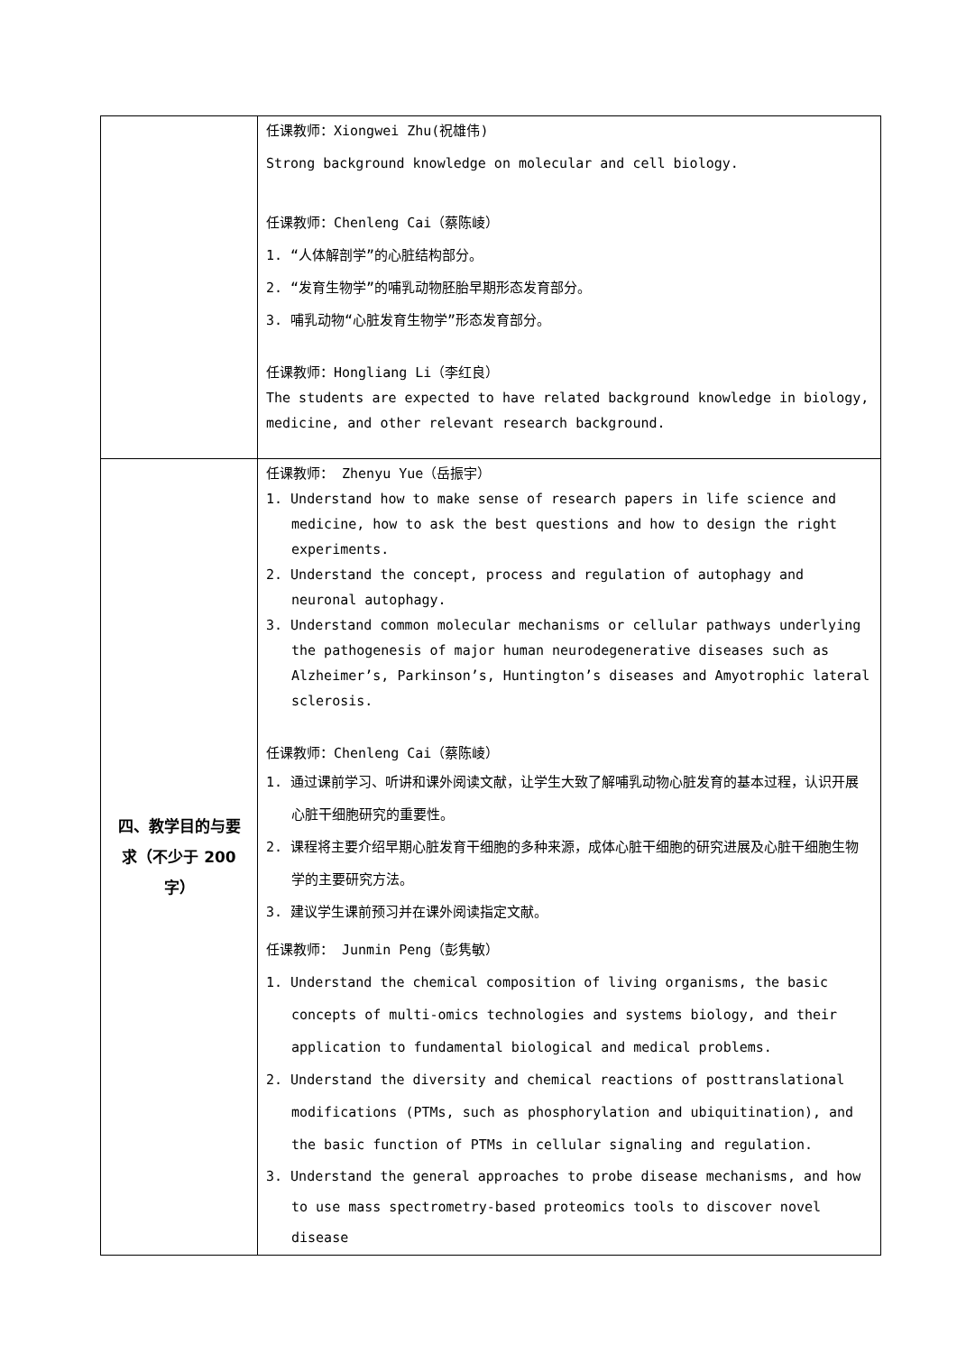| | 任课教师：Xiongwei Zhu(祝雄伟) Strong background knowledge on molecular and cell biology. 任课教师：Chenleng Cai（蔡陈崚） 1. “人体解剖学”的心脏结构部分。 2. “发育生物学”的哺乳动物胚胎早期形态发育部分。 3. 哺乳动物“心脏发育生物学”形态发育部分。 任课教师：Hongliang Li（李红良） The students are expected to have related background knowledge in biology, medicine, and other relevant research background. |
| 四、教学目的与要 求（不少于 200 字） | 任课教师： Zhenyu Yue（岳振宇） 1. Understand how to make sense of research papers in life science and medicine, how to ask the best questions and how to design the right experiments. 2. Understand the concept, process and regulation of autophagy and neuronal autophagy. 3. Understand common molecular mechanisms or cellular pathways underlying the pathogenesis of major human neurodegenerative diseases such as Alzheimer’s, Parkinson’s, Huntington’s diseases and Amyotrophic lateral sclerosis. 任课教师：Chenleng Cai（蔡陈崚） 1. 通过课前学习、听讲和课外阅读文献，让学生大致了解哺乳动物心脏发育的基本过程，认识开展心脏干细胞研究的重要性。 2. 课程将主要介绍早期心脏发育干细胞的多种来源，成体心脏干细胞的研究进展及心脏干细胞生物学的主要研究方法。 3. 建议学生课前预习并在课外阅读指定文献。 任课教师： Junmin Peng（彭隽敏） 1. Understand the chemical composition of living organisms, the basic concepts of multi-omics technologies and systems biology, and their application to fundamental biological and medical problems. 2. Understand the diversity and chemical reactions of posttranslational modifications (PTMs, such as phosphorylation and ubiquitination), and the basic function of PTMs in cellular signaling and regulation. 3. Understand the general approaches to probe disease mechanisms, and how to use mass spectrometry-based proteomics tools to discover novel disease |